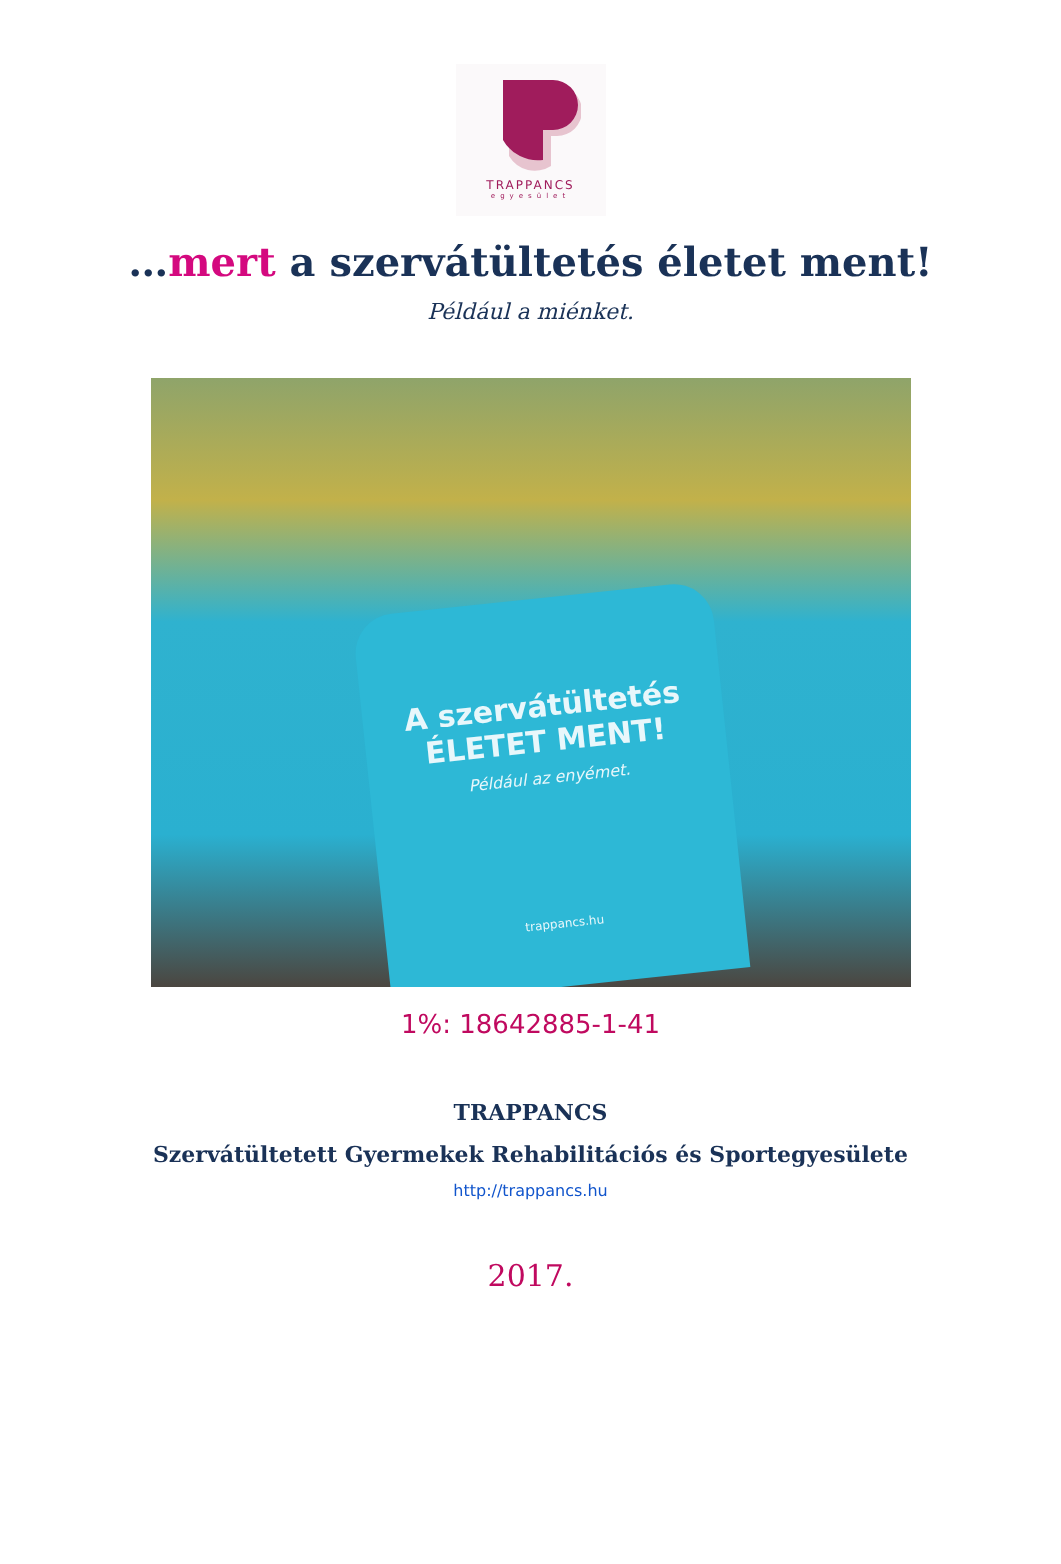TRAPPANCS
egyesület
…mert a szervátültetés életet ment!
Például a miénket.
A szervátültetés
ÉLETET MENT!
Például az enyémet.
trappancs.hu
1%: 18642885-1-41
TRAPPANCS
Szervátültetett Gyermekek Rehabilitációs és Sportegyesülete
http://trappancs.hu
2017.